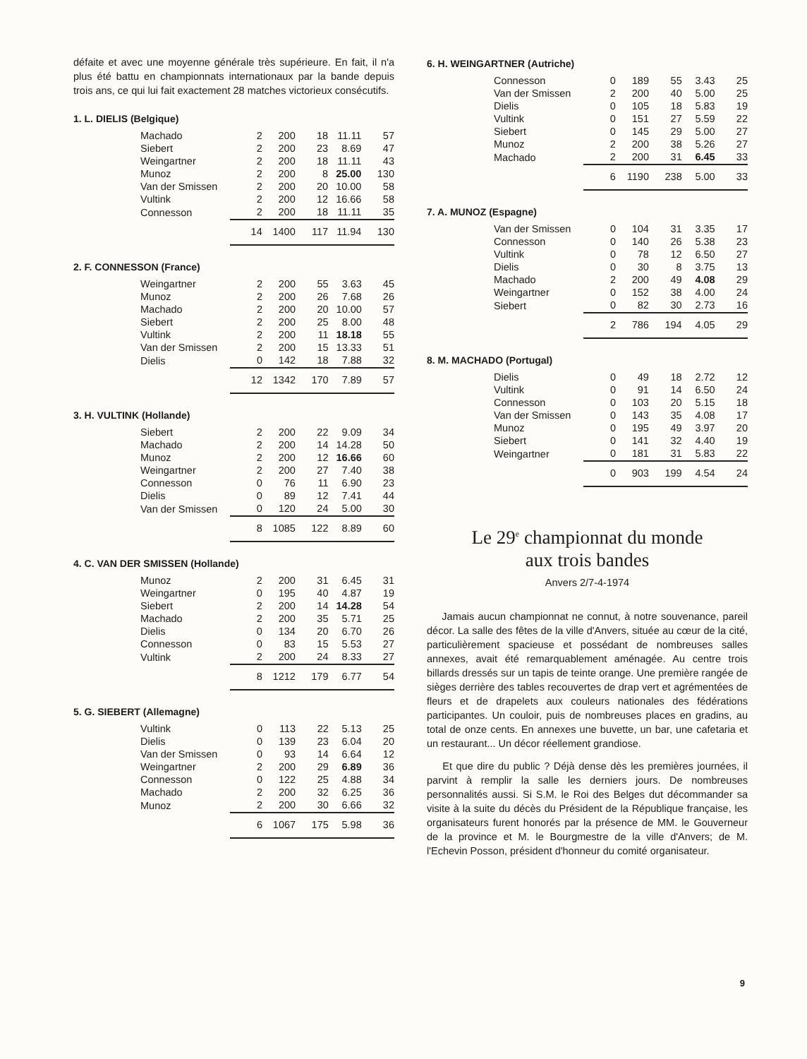défaite et avec une moyenne générale très supérieure. En fait, il n'a plus été battu en championnats internationaux par la bande depuis trois ans, ce qui lui fait exactement 28 matches victorieux consécutifs.
1. L. DIELIS (Belgique)
| Machado | 2 | 200 | 18 | 11.11 | 57 |
| Siebert | 2 | 200 | 23 | 8.69 | 47 |
| Weingartner | 2 | 200 | 18 | 11.11 | 43 |
| Munoz | 2 | 200 | 8 | 25.00 | 130 |
| Van der Smissen | 2 | 200 | 20 | 10.00 | 58 |
| Vultink | 2 | 200 | 12 | 16.66 | 58 |
| Connesson | 2 | 200 | 18 | 11.11 | 35 |
| | 14 | 1400 | 117 | 11.94 | 130 |
2. F. CONNESSON (France)
| Weingartner | 2 | 200 | 55 | 3.63 | 45 |
| Munoz | 2 | 200 | 26 | 7.68 | 26 |
| Machado | 2 | 200 | 20 | 10.00 | 57 |
| Siebert | 2 | 200 | 25 | 8.00 | 48 |
| Vultink | 2 | 200 | 11 | 18.18 | 55 |
| Van der Smissen | 2 | 200 | 15 | 13.33 | 51 |
| Dielis | 0 | 142 | 18 | 7.88 | 32 |
| | 12 | 1342 | 170 | 7.89 | 57 |
3. H. VULTINK (Hollande)
| Siebert | 2 | 200 | 22 | 9.09 | 34 |
| Machado | 2 | 200 | 14 | 14.28 | 50 |
| Munoz | 2 | 200 | 12 | 16.66 | 60 |
| Weingartner | 2 | 200 | 27 | 7.40 | 38 |
| Connesson | 0 | 76 | 11 | 6.90 | 23 |
| Dielis | 0 | 89 | 12 | 7.41 | 44 |
| Van der Smissen | 0 | 120 | 24 | 5.00 | 30 |
| | 8 | 1085 | 122 | 8.89 | 60 |
4. C. VAN DER SMISSEN (Hollande)
| Munoz | 2 | 200 | 31 | 6.45 | 31 |
| Weingartner | 0 | 195 | 40 | 4.87 | 19 |
| Siebert | 2 | 200 | 14 | 14.28 | 54 |
| Machado | 2 | 200 | 35 | 5.71 | 25 |
| Dielis | 0 | 134 | 20 | 6.70 | 26 |
| Connesson | 0 | 83 | 15 | 5.53 | 27 |
| Vultink | 2 | 200 | 24 | 8.33 | 27 |
| | 8 | 1212 | 179 | 6.77 | 54 |
5. G. SIEBERT (Allemagne)
| Vultink | 0 | 113 | 22 | 5.13 | 25 |
| Dielis | 0 | 139 | 23 | 6.04 | 20 |
| Van der Smissen | 0 | 93 | 14 | 6.64 | 12 |
| Weingartner | 2 | 200 | 29 | 6.89 | 36 |
| Connesson | 0 | 122 | 25 | 4.88 | 34 |
| Machado | 2 | 200 | 32 | 6.25 | 36 |
| Munoz | 2 | 200 | 30 | 6.66 | 32 |
| | 6 | 1067 | 175 | 5.98 | 36 |
6. H. WEINGARTNER (Autriche)
| Connesson | 0 | 189 | 55 | 3.43 | 25 |
| Van der Smissen | 2 | 200 | 40 | 5.00 | 25 |
| Dielis | 0 | 105 | 18 | 5.83 | 19 |
| Vultink | 0 | 151 | 27 | 5.59 | 22 |
| Siebert | 0 | 145 | 29 | 5.00 | 27 |
| Munoz | 2 | 200 | 38 | 5.26 | 27 |
| Machado | 2 | 200 | 31 | 6.45 | 33 |
| | 6 | 1190 | 238 | 5.00 | 33 |
7. A. MUNOZ (Espagne)
| Van der Smissen | 0 | 104 | 31 | 3.35 | 17 |
| Connesson | 0 | 140 | 26 | 5.38 | 23 |
| Vultink | 0 | 78 | 12 | 6.50 | 27 |
| Dielis | 0 | 30 | 8 | 3.75 | 13 |
| Machado | 2 | 200 | 49 | 4.08 | 29 |
| Weingartner | 0 | 152 | 38 | 4.00 | 24 |
| Siebert | 0 | 82 | 30 | 2.73 | 16 |
| | 2 | 786 | 194 | 4.05 | 29 |
8. M. MACHADO (Portugal)
| Dielis | 0 | 49 | 18 | 2.72 | 12 |
| Vultink | 0 | 91 | 14 | 6.50 | 24 |
| Connesson | 0 | 103 | 20 | 5.15 | 18 |
| Van der Smissen | 0 | 143 | 35 | 4.08 | 17 |
| Munoz | 0 | 195 | 49 | 3.97 | 20 |
| Siebert | 0 | 141 | 32 | 4.40 | 19 |
| Weingartner | 0 | 181 | 31 | 5.83 | 22 |
| | 0 | 903 | 199 | 4.54 | 24 |
Le 29<sup>e</sup> championnat du monde
aux trois bandes
Anvers 2/7-4-1974
Jamais aucun championnat ne connut, à notre souvenance, pareil décor. La salle des fêtes de la ville d'Anvers, située au cœur de la cité, particulièrement spacieuse et possédant de nombreuses salles annexes, avait été remarquablement aménagée. Au centre trois billards dressés sur un tapis de teinte orange. Une première rangée de sièges derrière des tables recouvertes de drap vert et agrémentées de fleurs et de drapelets aux couleurs nationales des fédérations participantes. Un couloir, puis de nombreuses places en gradins, au total de onze cents. En annexes une buvette, un bar, une cafetaria et un restaurant... Un décor réellement grandiose.
Et que dire du public ? Déjà dense dès les premières journées, il parvint à remplir la salle les derniers jours. De nombreuses personnalités aussi. Si S.M. le Roi des Belges dut décommander sa visite à la suite du décès du Président de la République française, les organisateurs furent honorés par la présence de MM. le Gouverneur de la province et M. le Bourgmestre de la ville d'Anvers; de M. l'Echevin Posson, président d'honneur du comité organisateur.
9